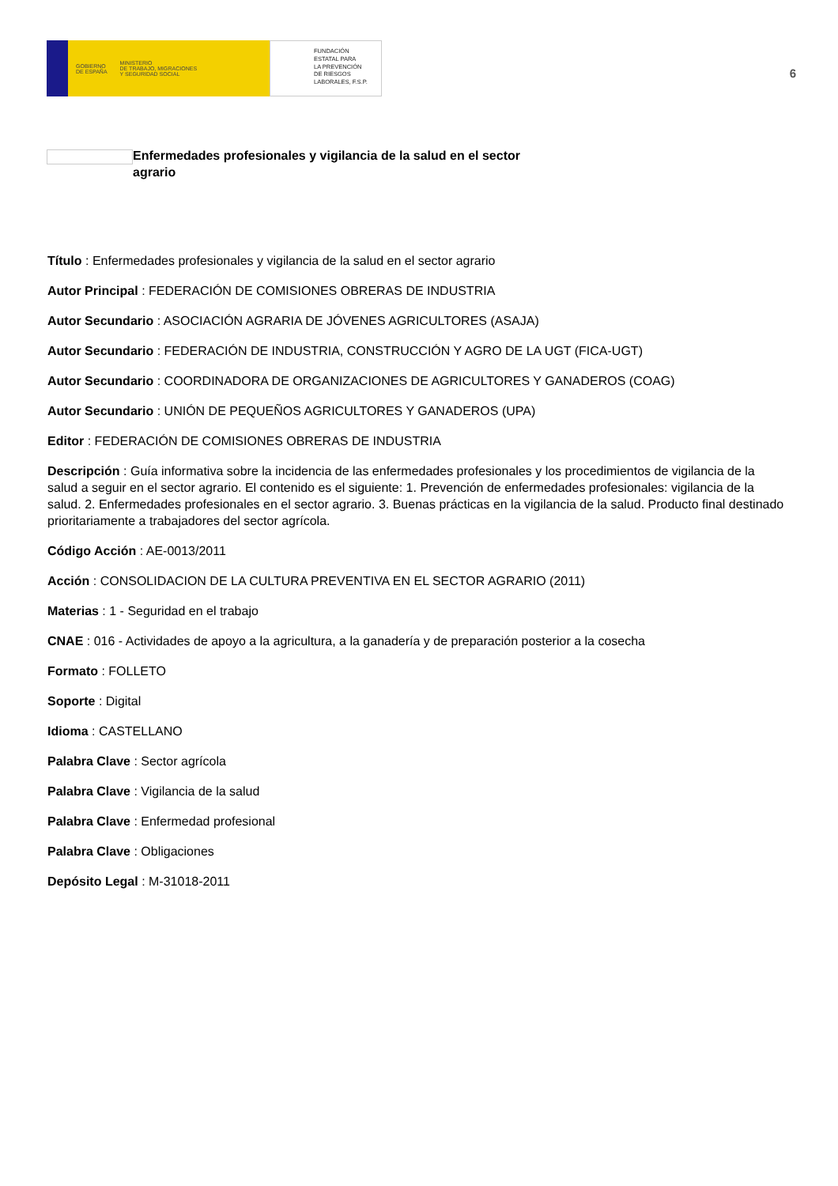GOBIERNO
DE ESPAÑA MINISTERIO
DE TRABAJO, MIGRACIONES
Y SEGURIDAD SOCIAL
FUNDACIÓN
ESTATAL PARA
LA PREVENCIÓN
DE RIESGOS
LABORALES, F.S.P.
6
Enfermedades profesionales y vigilancia de la salud en el sector agrario
Título : Enfermedades profesionales y vigilancia de la salud en el sector agrario
Autor Principal : FEDERACIÓN DE COMISIONES OBRERAS DE INDUSTRIA
Autor Secundario : ASOCIACIÓN AGRARIA DE JÓVENES AGRICULTORES (ASAJA)
Autor Secundario : FEDERACIÓN DE INDUSTRIA, CONSTRUCCIÓN Y AGRO DE LA UGT (FICA-UGT)
Autor Secundario : COORDINADORA DE ORGANIZACIONES DE AGRICULTORES Y GANADEROS (COAG)
Autor Secundario : UNIÓN DE PEQUEÑOS AGRICULTORES Y GANADEROS (UPA)
Editor : FEDERACIÓN DE COMISIONES OBRERAS DE INDUSTRIA
Descripción : Guía informativa sobre la incidencia de las enfermedades profesionales y los procedimientos de vigilancia de la salud a seguir en el sector agrario. El contenido es el siguiente: 1. Prevención de enfermedades profesionales: vigilancia de la salud. 2. Enfermedades profesionales en el sector agrario. 3. Buenas prácticas en la vigilancia de la salud. Producto final destinado prioritariamente a trabajadores del sector agrícola.
Código Acción : AE-0013/2011
Acción : CONSOLIDACION DE LA CULTURA PREVENTIVA EN EL SECTOR AGRARIO (2011)
Materias : 1 - Seguridad en el trabajo
CNAE : 016 - Actividades de apoyo a la agricultura, a la ganadería y de preparación posterior a la cosecha
Formato : FOLLETO
Soporte : Digital
Idioma : CASTELLANO
Palabra Clave : Sector agrícola
Palabra Clave : Vigilancia de la salud
Palabra Clave : Enfermedad profesional
Palabra Clave : Obligaciones
Depósito Legal : M-31018-2011